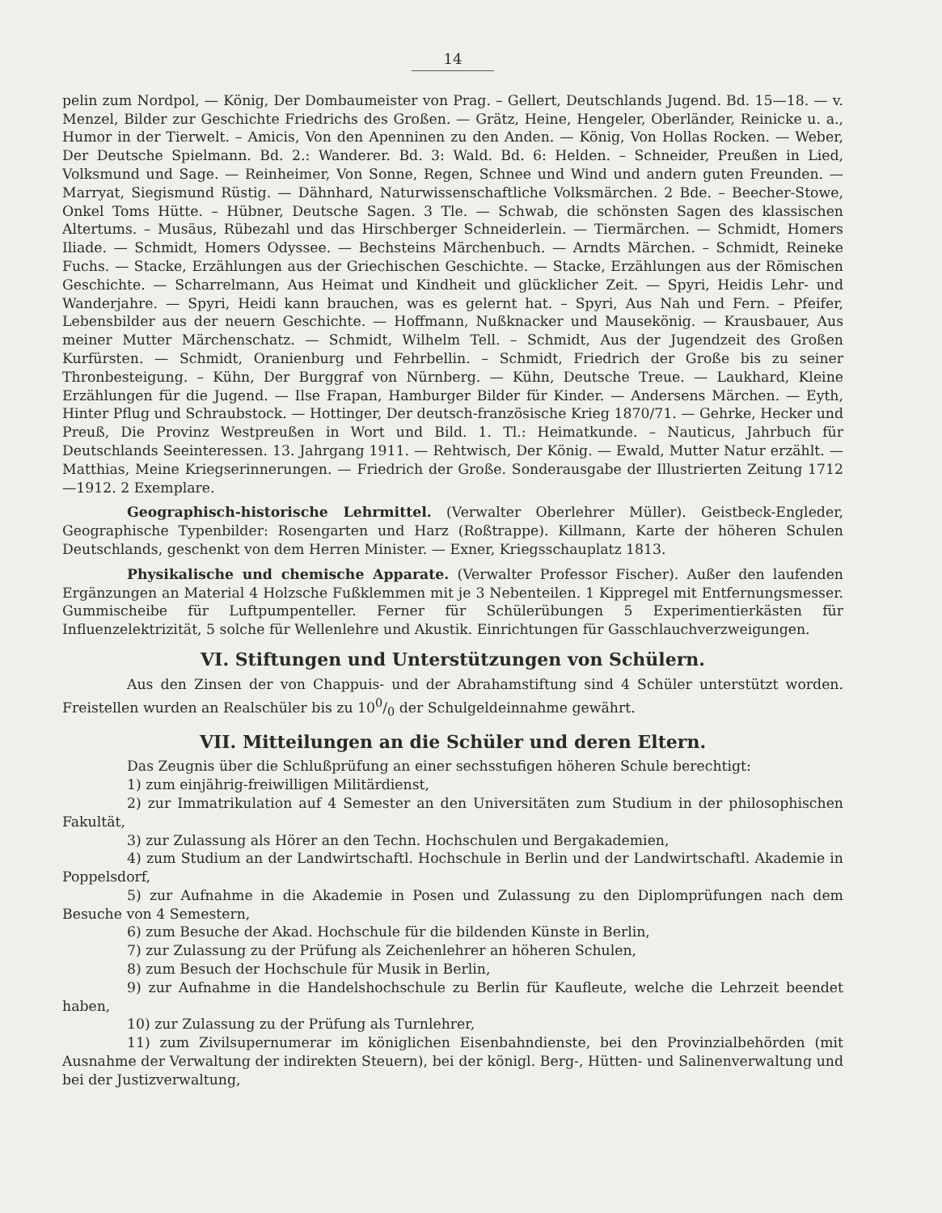14
pelin zum Nordpol, — König, Der Dombaumeister von Prag. – Gellert, Deutschlands Jugend. Bd. 15—18. — v. Menzel, Bilder zur Geschichte Friedrichs des Großen. — Grätz, Heine, Hengeler, Oberländer, Reinicke u. a., Humor in der Tierwelt. – Amicis, Von den Apenninen zu den Anden. — König, Von Hollas Rocken. — Weber, Der Deutsche Spielmann. Bd. 2.: Wanderer. Bd. 3: Wald. Bd. 6: Helden. – Schneider, Preußen in Lied, Volksmund und Sage. — Reinheimer, Von Sonne, Regen, Schnee und Wind und andern guten Freunden. — Marryat, Siegismund Rüstig. — Dähnhard, Naturwissenschaftliche Volksmärchen. 2 Bde. – Beecher-Stowe, Onkel Toms Hütte. – Hübner, Deutsche Sagen. 3 Tle. — Schwab, die schönsten Sagen des klassischen Altertums. – Musäus, Rübezahl und das Hirschberger Schneiderlein. — Tiermärchen. — Schmidt, Homers Iliade. — Schmidt, Homers Odyssee. — Bechsteins Märchenbuch. — Arndts Märchen. – Schmidt, Reineke Fuchs. — Stacke, Erzählungen aus der Griechischen Geschichte. — Stacke, Erzählungen aus der Römischen Geschichte. — Scharrelmann, Aus Heimat und Kindheit und glücklicher Zeit. — Spyri, Heidis Lehr- und Wanderjahre. — Spyri, Heidi kann brauchen, was es gelernt hat. – Spyri, Aus Nah und Fern. – Pfeifer, Lebensbilder aus der neuern Geschichte. — Hoffmann, Nußknacker und Mausekönig. — Krausbauer, Aus meiner Mutter Märchenschatz. — Schmidt, Wilhelm Tell. – Schmidt, Aus der Jugendzeit des Großen Kurfürsten. — Schmidt, Oranienburg und Fehrbellin. – Schmidt, Friedrich der Große bis zu seiner Thronbesteigung. – Kühn, Der Burggraf von Nürnberg. — Kühn, Deutsche Treue. — Laukhard, Kleine Erzählungen für die Jugend. — Ilse Frapan, Hamburger Bilder für Kinder. — Andersens Märchen. — Eyth, Hinter Pflug und Schraubstock. — Hottinger, Der deutsch-französische Krieg 1870/71. — Gehrke, Hecker und Preuß, Die Provinz Westpreußen in Wort und Bild. 1. Tl.: Heimatkunde. – Nauticus, Jahrbuch für Deutschlands Seeinteressen. 13. Jahrgang 1911. — Rehtwisch, Der König. — Ewald, Mutter Natur erzählt. — Matthias, Meine Kriegserinnerungen. — Friedrich der Große. Sonderausgabe der Illustrierten Zeitung 1712—1912. 2 Exemplare.
Geographisch-historische Lehrmittel. (Verwalter Oberlehrer Müller). Geistbeck-Engleder, Geographische Typenbilder: Rosengarten und Harz (Roßtrappe). Killmann, Karte der höheren Schulen Deutschlands, geschenkt von dem Herren Minister. — Exner, Kriegsschauplatz 1813.
Physikalische und chemische Apparate. (Verwalter Professor Fischer). Außer den laufenden Ergänzungen an Material 4 Holzsche Fußklemmen mit je 3 Nebenteilen. 1 Kippregel mit Entfernungsmesser. Gummischeibe für Luftpumpenteller. Ferner für Schülerübungen 5 Experimentierkästen für Influenzelektrizität, 5 solche für Wellenlehre und Akustik. Einrichtungen für Gasschlauchverzweigungen.
VI. Stiftungen und Unterstützungen von Schülern.
Aus den Zinsen der von Chappuis- und der Abrahamstiftung sind 4 Schüler unterstützt worden. Freistellen wurden an Realschüler bis zu 100/0 der Schulgeldeinnahme gewährt.
VII. Mitteilungen an die Schüler und deren Eltern.
Das Zeugnis über die Schlußprüfung an einer sechsstufigen höheren Schule berechtigt:
1) zum einjährig-freiwilligen Militärdienst,
2) zur Immatrikulation auf 4 Semester an den Universitäten zum Studium in der philosophischen Fakultät,
3) zur Zulassung als Hörer an den Techn. Hochschulen und Bergakademien,
4) zum Studium an der Landwirtschaftl. Hochschule in Berlin und der Landwirtschaftl. Akademie in Poppelsdorf,
5) zur Aufnahme in die Akademie in Posen und Zulassung zu den Diplomprüfungen nach dem Besuche von 4 Semestern,
6) zum Besuche der Akad. Hochschule für die bildenden Künste in Berlin,
7) zur Zulassung zu der Prüfung als Zeichenlehrer an höheren Schulen,
8) zum Besuch der Hochschule für Musik in Berlin,
9) zur Aufnahme in die Handelshochschule zu Berlin für Kaufleute, welche die Lehrzeit beendet haben,
10) zur Zulassung zu der Prüfung als Turnlehrer,
11) zum Zivilsupernumerar im königlichen Eisenbahndienste, bei den Provinzialbehörden (mit Ausnahme der Verwaltung der indirekten Steuern), bei der königl. Berg-, Hütten- und Salinenverwaltung und bei der Justizverwaltung,